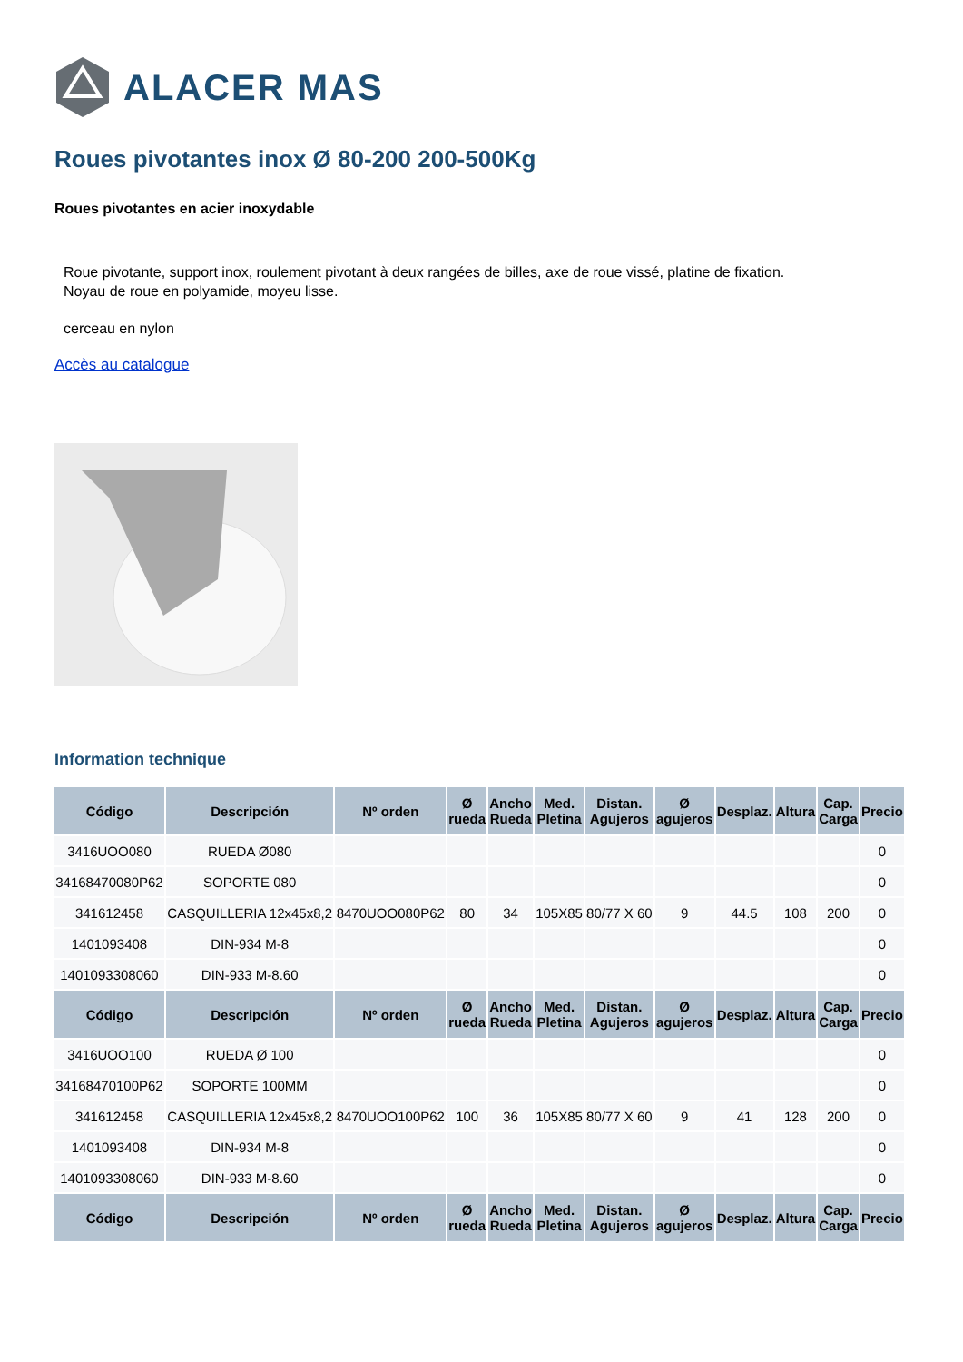ALACER MAS
Roues pivotantes inox Ø 80-200 200-500Kg
Roues pivotantes en acier inoxydable
Roue pivotante, support inox, roulement pivotant à deux rangées de billes, axe de roue vissé, platine de fixation.
Noyau de roue en polyamide, moyeu lisse.
cerceau en nylon
Accès au catalogue
Information technique
| Código | Descripción | Nº orden | Ø rueda | Ancho Rueda | Med. Pletina | Distan. Agujeros | Ø agujeros | Desplaz. | Altura | Cap. Carga | Precio |
| --- | --- | --- | --- | --- | --- | --- | --- | --- | --- | --- | --- |
| 3416UOO080 | RUEDA Ø080 | | | | | | | | | | 0 |
| 34168470080P62 | SOPORTE 080 | | | | | | | | | | 0 |
| 341612458 | CASQUILLERIA 12x45x8,2 | 8470UOO080P62 | 80 | 34 | 105X85 | 80/77 X 60 | 9 | 44.5 | 108 | 200 | 0 |
| 1401093408 | DIN-934 M-8 | | | | | | | | | | 0 |
| 1401093308060 | DIN-933 M-8.60 | | | | | | | | | | 0 |
| Código | Descripción | Nº orden | Ø rueda | Ancho Rueda | Med. Pletina | Distan. Agujeros | Ø agujeros | Desplaz. | Altura | Cap. Carga | Precio |
| 3416UOO100 | RUEDA Ø 100 | | | | | | | | | | 0 |
| 34168470100P62 | SOPORTE 100MM | | | | | | | | | | 0 |
| 341612458 | CASQUILLERIA 12x45x8,2 | 8470UOO100P62 | 100 | 36 | 105X85 | 80/77 X 60 | 9 | 41 | 128 | 200 | 0 |
| 1401093408 | DIN-934 M-8 | | | | | | | | | | 0 |
| 1401093308060 | DIN-933 M-8.60 | | | | | | | | | | 0 |
| Código | Descripción | Nº orden | Ø rueda | Ancho Rueda | Med. Pletina | Distan. Agujeros | Ø agujeros | Desplaz. | Altura | Cap. Carga | Precio |